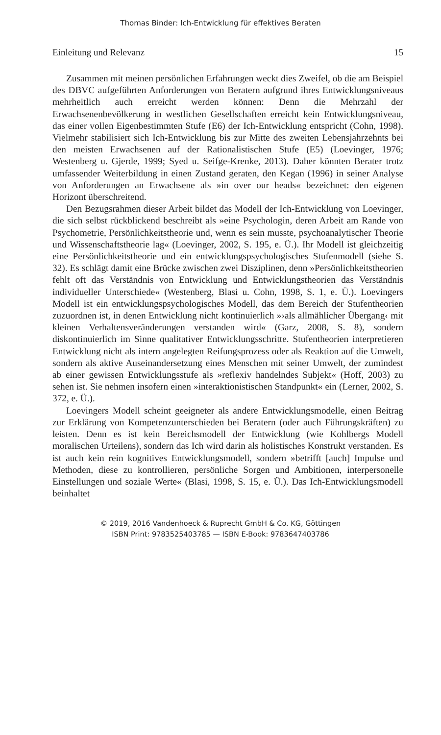Thomas Binder: Ich-Entwicklung für effektives Beraten
Einleitung und Relevanz 15
Zusammen mit meinen persönlichen Erfahrungen weckt dies Zweifel, ob die am Beispiel des DBVC aufgeführten Anforderungen von Beratern aufgrund ihres Entwicklungsniveaus mehrheitlich auch erreicht werden können: Denn die Mehrzahl der Erwachsenenbevölkerung in westlichen Gesellschaften erreicht kein Entwicklungsniveau, das einer vollen Eigenbestimmten Stufe (E6) der Ich-Entwicklung entspricht (Cohn, 1998). Vielmehr stabilisiert sich Ich-Entwicklung bis zur Mitte des zweiten Lebensjahrzehnts bei den meisten Erwachsenen auf der Rationalistischen Stufe (E5) (Loevinger, 1976; Westenberg u. Gjerde, 1999; Syed u. Seifge-Krenke, 2013). Daher könnten Berater trotz umfassender Weiterbildung in einen Zustand geraten, den Kegan (1996) in seiner Analyse von Anforderungen an Erwachsene als »in over our heads« bezeichnet: den eigenen Horizont überschreitend.
Den Bezugsrahmen dieser Arbeit bildet das Modell der Ich-Entwicklung von Loevinger, die sich selbst rückblickend beschreibt als »eine Psychologin, deren Arbeit am Rande von Psychometrie, Persönlichkeitstheorie und, wenn es sein musste, psychoanalytischer Theorie und Wissenschaftstheorie lag« (Loevinger, 2002, S. 195, e. Ü.). Ihr Modell ist gleichzeitig eine Persönlichkeitstheorie und ein entwicklungspsychologisches Stufenmodell (siehe S. 32). Es schlägt damit eine Brücke zwischen zwei Disziplinen, denn »Persönlichkeitstheorien fehlt oft das Verständnis von Entwicklung und Entwicklungstheorien das Verständnis individueller Unterschiede« (Westenberg, Blasi u. Cohn, 1998, S. 1, e. Ü.). Loevingers Modell ist ein entwicklungspsychologisches Modell, das dem Bereich der Stufentheorien zuzuordnen ist, in denen Entwicklung nicht kontinuierlich »›als allmählicher Übergang‹ mit kleinen Verhaltensveränderungen verstanden wird« (Garz, 2008, S. 8), sondern diskontinuierlich im Sinne qualitativer Entwicklungsschritte. Stufentheorien interpretieren Entwicklung nicht als intern angelegten Reifungsprozess oder als Reaktion auf die Umwelt, sondern als aktive Auseinandersetzung eines Menschen mit seiner Umwelt, der zumindest ab einer gewissen Entwicklungsstufe als »reflexiv handelndes Subjekt« (Hoff, 2003) zu sehen ist. Sie nehmen insofern einen »interaktionistischen Standpunkt« ein (Lerner, 2002, S. 372, e. Ü.).
Loevingers Modell scheint geeigneter als andere Entwicklungsmodelle, einen Beitrag zur Erklärung von Kompetenzunterschieden bei Beratern (oder auch Führungskräften) zu leisten. Denn es ist kein Bereichsmodell der Entwicklung (wie Kohlbergs Modell moralischen Urteilens), sondern das Ich wird darin als holistisches Konstrukt verstanden. Es ist auch kein rein kognitives Entwicklungsmodell, sondern »betrifft [auch] Impulse und Methoden, diese zu kontrollieren, persönliche Sorgen und Ambitionen, interpersonelle Einstellungen und soziale Werte« (Blasi, 1998, S. 15, e. Ü.). Das Ich-Entwicklungsmodell beinhaltet
© 2019, 2016 Vandenhoeck & Ruprecht GmbH & Co. KG, Göttingen
ISBN Print: 9783525403785 — ISBN E-Book: 9783647403786